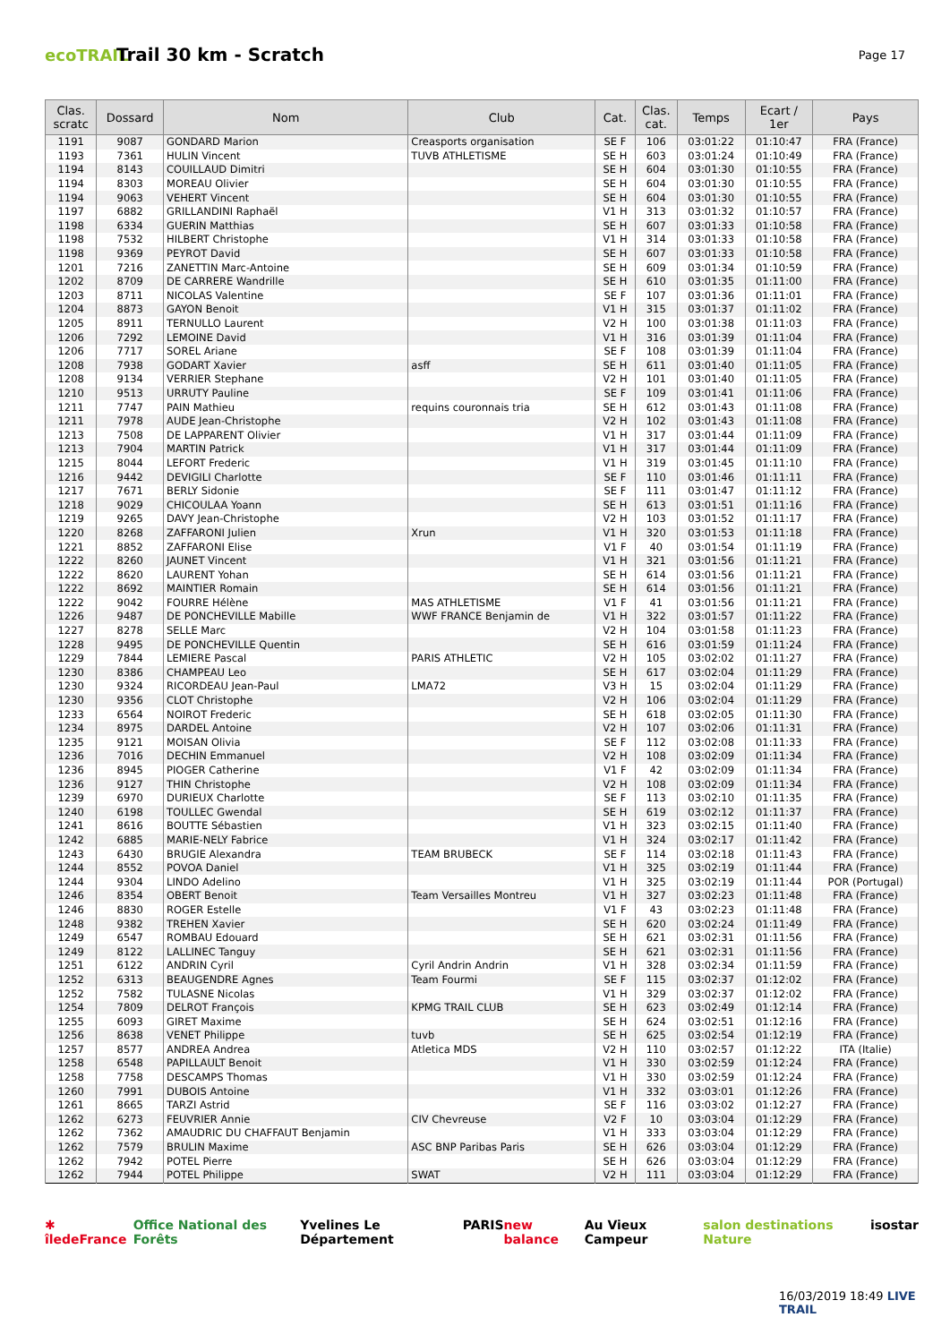ecoTRAIL
Trail 30 km - Scratch
Page 17
| Clas. scratc | Dossard | Nom | Club | Cat. | Clas. cat. | Temps | Ecart / 1er | Pays |
| --- | --- | --- | --- | --- | --- | --- | --- | --- |
| 1191 | 9087 | GONDARD Marion | Creasports organisation | SE F | 106 | 03:01:22 | 01:10:47 | FRA (France) |
| 1193 | 7361 | HULIN Vincent | TUVB ATHLETISME | SE H | 603 | 03:01:24 | 01:10:49 | FRA (France) |
| 1194 | 8143 | COUILLAUD Dimitri | | SE H | 604 | 03:01:30 | 01:10:55 | FRA (France) |
| 1194 | 8303 | MOREAU Olivier | | SE H | 604 | 03:01:30 | 01:10:55 | FRA (France) |
| 1194 | 9063 | VEHERT Vincent | | SE H | 604 | 03:01:30 | 01:10:55 | FRA (France) |
| 1197 | 6882 | GRILLANDINI Raphaël | | V1 H | 313 | 03:01:32 | 01:10:57 | FRA (France) |
| 1198 | 6334 | GUERIN Matthias | | SE H | 607 | 03:01:33 | 01:10:58 | FRA (France) |
| 1198 | 7532 | HILBERT Christophe | | V1 H | 314 | 03:01:33 | 01:10:58 | FRA (France) |
| 1198 | 9369 | PEYROT David | | SE H | 607 | 03:01:33 | 01:10:58 | FRA (France) |
| 1201 | 7216 | ZANETTIN Marc-Antoine | | SE H | 609 | 03:01:34 | 01:10:59 | FRA (France) |
| 1202 | 8709 | DE CARRERE Wandrille | | SE H | 610 | 03:01:35 | 01:11:00 | FRA (France) |
| 1203 | 8711 | NICOLAS Valentine | | SE F | 107 | 03:01:36 | 01:11:01 | FRA (France) |
| 1204 | 8873 | GAYON Benoit | | V1 H | 315 | 03:01:37 | 01:11:02 | FRA (France) |
| 1205 | 8911 | TERNULLO Laurent | | V2 H | 100 | 03:01:38 | 01:11:03 | FRA (France) |
| 1206 | 7292 | LEMOINE David | | V1 H | 316 | 03:01:39 | 01:11:04 | FRA (France) |
| 1206 | 7717 | SOREL Ariane | | SE F | 108 | 03:01:39 | 01:11:04 | FRA (France) |
| 1208 | 7938 | GODART Xavier | asff | SE H | 611 | 03:01:40 | 01:11:05 | FRA (France) |
| 1208 | 9134 | VERRIER Stephane | | V2 H | 101 | 03:01:40 | 01:11:05 | FRA (France) |
| 1210 | 9513 | URRUTY Pauline | | SE F | 109 | 03:01:41 | 01:11:06 | FRA (France) |
| 1211 | 7747 | PAIN Mathieu | requins couronnais tria | SE H | 612 | 03:01:43 | 01:11:08 | FRA (France) |
| 1211 | 7978 | AUDE Jean-Christophe | | V2 H | 102 | 03:01:43 | 01:11:08 | FRA (France) |
| 1213 | 7508 | DE LAPPARENT Olivier | | V1 H | 317 | 03:01:44 | 01:11:09 | FRA (France) |
| 1213 | 7904 | MARTIN Patrick | | V1 H | 317 | 03:01:44 | 01:11:09 | FRA (France) |
| 1215 | 8044 | LEFORT Frederic | | V1 H | 319 | 03:01:45 | 01:11:10 | FRA (France) |
| 1216 | 9442 | DEVIGILI Charlotte | | SE F | 110 | 03:01:46 | 01:11:11 | FRA (France) |
| 1217 | 7671 | BERLY Sidonie | | SE F | 111 | 03:01:47 | 01:11:12 | FRA (France) |
| 1218 | 9029 | CHICOULAA Yoann | | SE H | 613 | 03:01:51 | 01:11:16 | FRA (France) |
| 1219 | 9265 | DAVY Jean-Christophe | | V2 H | 103 | 03:01:52 | 01:11:17 | FRA (France) |
| 1220 | 8268 | ZAFFARONI Julien | Xrun | V1 H | 320 | 03:01:53 | 01:11:18 | FRA (France) |
| 1221 | 8852 | ZAFFARONI Elise | | V1 F | 40 | 03:01:54 | 01:11:19 | FRA (France) |
| 1222 | 8260 | JAUNET Vincent | | V1 H | 321 | 03:01:56 | 01:11:21 | FRA (France) |
| 1222 | 8620 | LAURENT Yohan | | SE H | 614 | 03:01:56 | 01:11:21 | FRA (France) |
| 1222 | 8692 | MAINTIER Romain | | SE H | 614 | 03:01:56 | 01:11:21 | FRA (France) |
| 1222 | 9042 | FOURRE Hélène | MAS ATHLETISME | V1 F | 41 | 03:01:56 | 01:11:21 | FRA (France) |
| 1226 | 9487 | DE PONCHEVILLE Mabille | WWF FRANCE Benjamin de | V1 H | 322 | 03:01:57 | 01:11:22 | FRA (France) |
| 1227 | 8278 | SELLE Marc | | V2 H | 104 | 03:01:58 | 01:11:23 | FRA (France) |
| 1228 | 9495 | DE PONCHEVILLE Quentin | | SE H | 616 | 03:01:59 | 01:11:24 | FRA (France) |
| 1229 | 7844 | LEMIERE Pascal | PARIS ATHLETIC | V2 H | 105 | 03:02:02 | 01:11:27 | FRA (France) |
| 1230 | 8386 | CHAMPEAU Leo | | SE H | 617 | 03:02:04 | 01:11:29 | FRA (France) |
| 1230 | 9324 | RICORDEAU Jean-Paul | LMA72 | V3 H | 15 | 03:02:04 | 01:11:29 | FRA (France) |
| 1230 | 9356 | CLOT Christophe | | V2 H | 106 | 03:02:04 | 01:11:29 | FRA (France) |
| 1233 | 6564 | NOIROT Frederic | | SE H | 618 | 03:02:05 | 01:11:30 | FRA (France) |
| 1234 | 8975 | DARDEL Antoine | | V2 H | 107 | 03:02:06 | 01:11:31 | FRA (France) |
| 1235 | 9121 | MOISAN Olivia | | SE F | 112 | 03:02:08 | 01:11:33 | FRA (France) |
| 1236 | 7016 | DECHIN Emmanuel | | V2 H | 108 | 03:02:09 | 01:11:34 | FRA (France) |
| 1236 | 8945 | PIOGER Catherine | | V1 F | 42 | 03:02:09 | 01:11:34 | FRA (France) |
| 1236 | 9127 | THIN Christophe | | V2 H | 108 | 03:02:09 | 01:11:34 | FRA (France) |
| 1239 | 6970 | DURIEUX Charlotte | | SE F | 113 | 03:02:10 | 01:11:35 | FRA (France) |
| 1240 | 6198 | TOULLEC Gwendal | | SE H | 619 | 03:02:12 | 01:11:37 | FRA (France) |
| 1241 | 8616 | BOUTTE Sébastien | | V1 H | 323 | 03:02:15 | 01:11:40 | FRA (France) |
| 1242 | 6885 | MARIE-NELY Fabrice | | V1 H | 324 | 03:02:17 | 01:11:42 | FRA (France) |
| 1243 | 6430 | BRUGIE Alexandra | TEAM BRUBECK | SE F | 114 | 03:02:18 | 01:11:43 | FRA (France) |
| 1244 | 8552 | POVOA Daniel | | V1 H | 325 | 03:02:19 | 01:11:44 | FRA (France) |
| 1244 | 9304 | LINDO Adelino | | V1 H | 325 | 03:02:19 | 01:11:44 | POR (Portugal) |
| 1246 | 8354 | OBERT Benoit | Team Versailles Montreu | V1 H | 327 | 03:02:23 | 01:11:48 | FRA (France) |
| 1246 | 8830 | ROGER Estelle | | V1 F | 43 | 03:02:23 | 01:11:48 | FRA (France) |
| 1248 | 9382 | TREHEN Xavier | | SE H | 620 | 03:02:24 | 01:11:49 | FRA (France) |
| 1249 | 6547 | ROMBAU Edouard | | SE H | 621 | 03:02:31 | 01:11:56 | FRA (France) |
| 1249 | 8122 | LALLINEC Tanguy | | SE H | 621 | 03:02:31 | 01:11:56 | FRA (France) |
| 1251 | 6122 | ANDRIN Cyril | Cyril Andrin Andrin | V1 H | 328 | 03:02:34 | 01:11:59 | FRA (France) |
| 1252 | 6313 | BEAUGENDRE Agnes | Team Fourmi | SE F | 115 | 03:02:37 | 01:12:02 | FRA (France) |
| 1252 | 7582 | TULASNE Nicolas | | V1 H | 329 | 03:02:37 | 01:12:02 | FRA (France) |
| 1254 | 7809 | DELROT François | KPMG TRAIL CLUB | SE H | 623 | 03:02:49 | 01:12:14 | FRA (France) |
| 1255 | 6093 | GIRET Maxime | | SE H | 624 | 03:02:51 | 01:12:16 | FRA (France) |
| 1256 | 8638 | VENET Philippe | tuvb | SE H | 625 | 03:02:54 | 01:12:19 | FRA (France) |
| 1257 | 8577 | ANDREA Andrea | Atletica MDS | V2 H | 110 | 03:02:57 | 01:12:22 | ITA (Italie) |
| 1258 | 6548 | PAPILLAULT Benoit | | V1 H | 330 | 03:02:59 | 01:12:24 | FRA (France) |
| 1258 | 7758 | DESCAMPS Thomas | | V1 H | 330 | 03:02:59 | 01:12:24 | FRA (France) |
| 1260 | 7991 | DUBOIS Antoine | | V1 H | 332 | 03:03:01 | 01:12:26 | FRA (France) |
| 1261 | 8665 | TARZI Astrid | | SE F | 116 | 03:03:02 | 01:12:27 | FRA (France) |
| 1262 | 6273 | FEUVRIER Annie | CIV Chevreuse | V2 F | 10 | 03:03:04 | 01:12:29 | FRA (France) |
| 1262 | 7362 | AMAUDRIC DU CHAFFAUT Benjamin | | V1 H | 333 | 03:03:04 | 01:12:29 | FRA (France) |
| 1262 | 7579 | BRULIN Maxime | ASC BNP Paribas Paris | SE H | 626 | 03:03:04 | 01:12:29 | FRA (France) |
| 1262 | 7942 | POTEL Pierre | | SE H | 626 | 03:03:04 | 01:12:29 | FRA (France) |
| 1262 | 7944 | POTEL Philippe | SWAT | V2 H | 111 | 03:03:04 | 01:12:29 | FRA (France) |
✱ îledeFrance Office National des Forêts Yvelines Le Département PARIS new balance Au Vieux Campeur salon destinations Nature isostar
16/03/2019 18:49 LIVE TRAIL